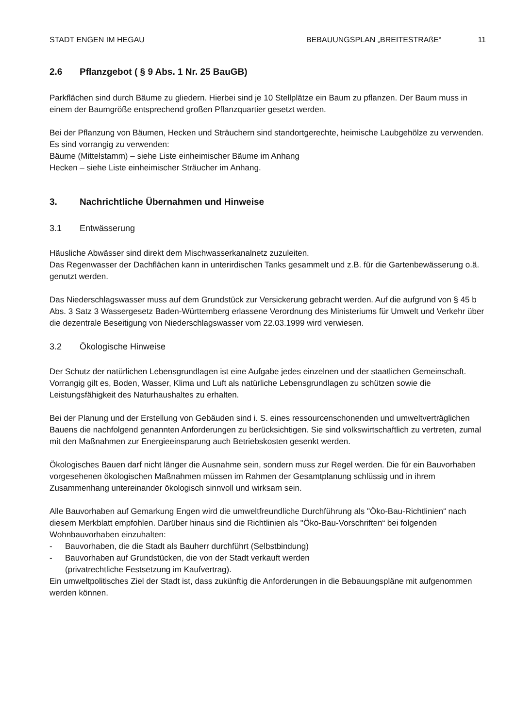STADT ENGEN IM HEGAU BEBAUUNGSPLAN „BREITESTRAßE“11
2.6 Pflanzgebot ( § 9 Abs. 1 Nr. 25 BauGB)
Parkflächen sind durch Bäume zu gliedern. Hierbei sind je 10 Stellplätze ein Baum zu pflanzen. Der Baum muss in einem der Baumgröße entsprechend großen Pflanzquartier gesetzt werden.
Bei der Pflanzung von Bäumen, Hecken und Sträuchern sind standortgerechte, heimische Laubgehölze zu verwenden. Es sind vorrangig zu verwenden:
Bäume (Mittelstamm) – siehe Liste einheimischer Bäume im Anhang
Hecken – siehe Liste einheimischer Sträucher im Anhang.
3. Nachrichtliche Übernahmen und Hinweise
3.1 Entwässerung
Häusliche Abwässer sind direkt dem Mischwasserkanalnetz zuzuleiten.
Das Regenwasser der Dachflächen kann in unterirdischen Tanks gesammelt und z.B. für die Gartenbewässerung o.ä. genutzt werden.
Das Niederschlagswasser muss auf dem Grundstück zur Versickerung gebracht werden. Auf die aufgrund von § 45 b Abs. 3 Satz 3 Wassergesetz Baden-Württemberg erlassene Verordnung des Ministeriums für Umwelt und Verkehr über die dezentrale Beseitigung von Niederschlagswasser vom 22.03.1999 wird verwiesen.
3.2 Ökologische Hinweise
Der Schutz der natürlichen Lebensgrundlagen ist eine Aufgabe jedes einzelnen und der staatlichen Gemeinschaft. Vorrangig gilt es, Boden, Wasser, Klima und Luft als natürliche Lebensgrundlagen zu schützen sowie die Leistungsfähigkeit des Naturhaushaltes zu erhalten.
Bei der Planung und der Erstellung von Gebäuden sind i. S. eines ressourcenschonenden und umweltverträglichen Bauens die nachfolgend genannten Anforderungen zu berücksichtigen. Sie sind volkswirtschaftlich zu vertreten, zumal mit den Maßnahmen zur Energieeinsparung auch Betriebskosten gesenkt werden.
Ökologisches Bauen darf nicht länger die Ausnahme sein, sondern muss zur Regel werden. Die für ein Bauvorhaben vorgesehenen ökologischen Maßnahmen müssen im Rahmen der Gesamtplanung schlüssig und in ihrem Zusammenhang untereinander ökologisch sinnvoll und wirksam sein.
Alle Bauvorhaben auf Gemarkung Engen wird die umweltfreundliche Durchführung als "Öko-Bau-Richtlinien“ nach diesem Merkblatt empfohlen. Darüber hinaus sind die Richtlinien als "Öko-Bau-Vorschriften“ bei folgenden Wohnbauvorhaben einzuhalten:
- Bauvorhaben, die die Stadt als Bauherr durchführt (Selbstbindung)
- Bauvorhaben auf Grundstücken, die von der Stadt verkauft werden
(privatrechtliche Festsetzung im Kaufvertrag).
Ein umweltpolitisches Ziel der Stadt ist, dass zukünftig die Anforderungen in die Bebauungspläne mit aufgenommen werden können.